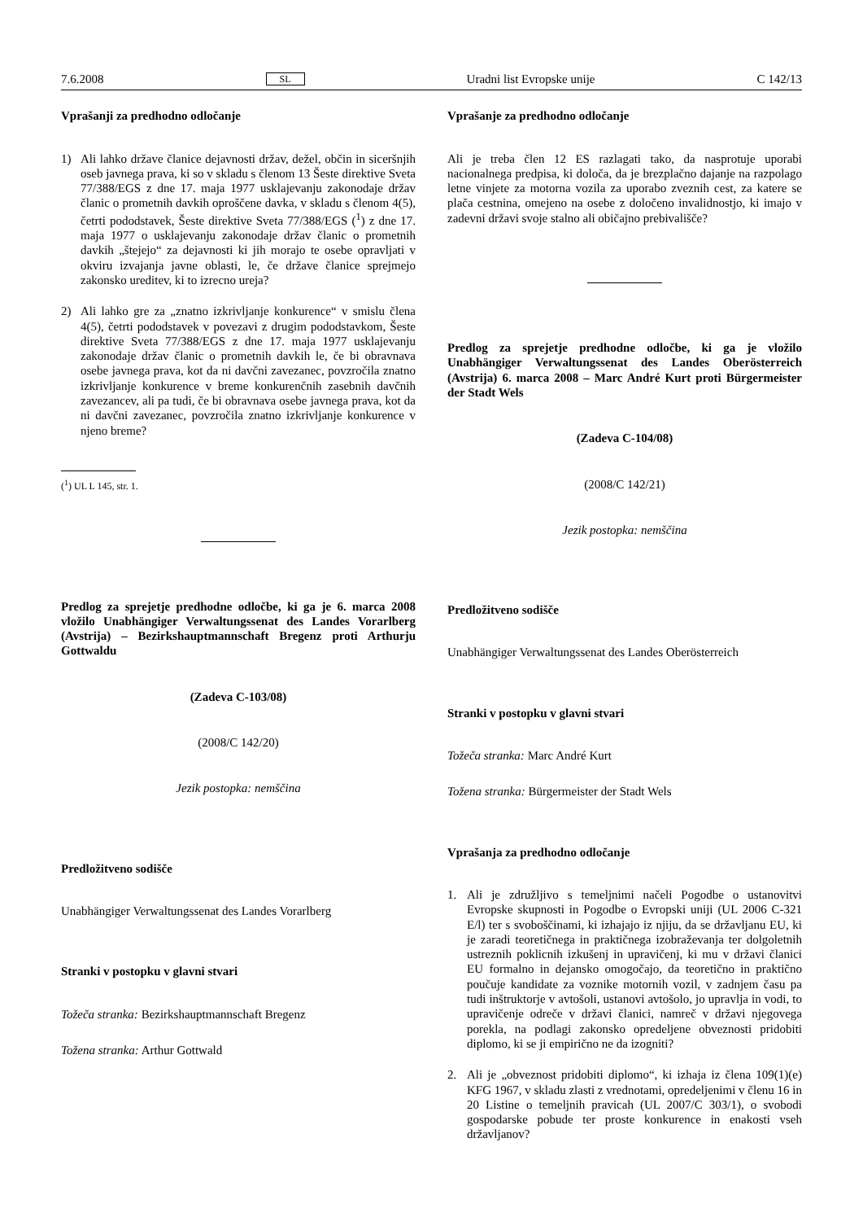7.6.2008 SL Uradni list Evropske unije C 142/13
Vprašanji za predhodno odločanje
1) Ali lahko države članice dejavnosti držav, dežel, občin in siceršnjih oseb javnega prava, ki so v skladu s členom 13 Šeste direktive Sveta 77/388/EGS z dne 17. maja 1977 usklajevanju zakonodaje držav članic o prometnih davkih oproščene davka, v skladu s členom 4(5), četrti pododstavek, Šeste direktive Sveta 77/388/EGS (<sup>1</sup>) z dne 17. maja 1977 o usklajevanju zakonodaje držav članic o prometnih davkih „štejejo“ za dejavnosti ki jih morajo te osebe opravljati v okviru izvajanja javne oblasti, le, če države članice sprejmejo zakonsko ureditev, ki to izrecno ureja?
2) Ali lahko gre za „znatno izkrivljanje konkurence“ v smislu člena 4(5), četrti pododstavek v povezavi z drugim pododstavkom, Šeste direktive Sveta 77/388/EGS z dne 17. maja 1977 usklajevanju zakonodaje držav članic o prometnih davkih le, če bi obravnava osebe javnega prava, kot da ni davčni zavezanec, povzročila znatno izkrivljanje konkurence v breme konkurenčnih zasebnih davčnih zavezancev, ali pa tudi, če bi obravnava osebe javnega prava, kot da ni davčni zavezanec, povzročila znatno izkrivljanje konkurence v njeno breme?
(<sup>1</sup>) UL L 145, str. 1.
Predlog za sprejetje predhodne odločbe, ki ga je 6. marca 2008 vložilo Unabhängiger Verwaltungssenat des Landes Vorarlberg (Avstrija) – Bezirkshauptmannschaft Bregenz proti Arthurju Gottwaldu
(Zadeva C-103/08)
(2008/C 142/20)
Jezik postopka: nemščina
Predložitveno sodišče
Unabhängiger Verwaltungssenat des Landes Vorarlberg
Stranki v postopku v glavni stvari
Tožeča stranka: Bezirkshauptmannschaft Bregenz
Tožena stranka: Arthur Gottwald
Vprašanje za predhodno odločanje
Ali je treba člen 12 ES razlagati tako, da nasprotuje uporabi nacionalnega predpisa, ki določa, da je brezplačno dajanje na razpolago letne vinjete za motorna vozila za uporabo zveznih cest, za katere se plača cestnina, omejeno na osebe z določeno invalidnostjo, ki imajo v zadevni državi svoje stalno ali običajno prebivališče?
Predlog za sprejetje predhodne odločbe, ki ga je vložilo Unabhängiger Verwaltungssenat des Landes Oberösterreich (Avstrija) 6. marca 2008 – Marc André Kurt proti Bürgermeister der Stadt Wels
(Zadeva C-104/08)
(2008/C 142/21)
Jezik postopka: nemščina
Predložitveno sodišče
Unabhängiger Verwaltungssenat des Landes Oberösterreich
Stranki v postopku v glavni stvari
Tožeča stranka: Marc André Kurt
Tožena stranka: Bürgermeister der Stadt Wels
Vprašanja za predhodno odločanje
1. Ali je združljivo s temeljnimi načeli Pogodbe o ustanovitvi Evropske skupnosti in Pogodbe o Evropski uniji (UL 2006 C-321 E/l) ter s svoboščinami, ki izhajajo iz njiju, da se državljanu EU, ki je zaradi teoretičnega in praktičnega izobraževanja ter dolgoletnih ustreznih poklicnih izkušenj in upravičenj, ki mu v državi članici EU formalno in dejansko omogočajo, da teoretično in praktično poučuje kandidate za voznike motornih vozil, v zadnjem času pa tudi inštruktorje v avtošoli, ustanovi avtošolo, jo upravlja in vodi, to upravičenje odreče v državi članici, namreč v državi njegovega porekla, na podlagi zakonsko opredeljene obveznosti pridobiti diplomo, ki se ji empirično ne da izogniti?
2. Ali je „obveznost pridobiti diplomo“, ki izhaja iz člena 109(1)(e) KFG 1967, v skladu zlasti z vrednotami, opredeljenimi v členu 16 in 20 Listine o temeljnih pravicah (UL 2007/C 303/1), o svobodi gospodarske pobude ter proste konkurence in enakosti vseh državljanov?